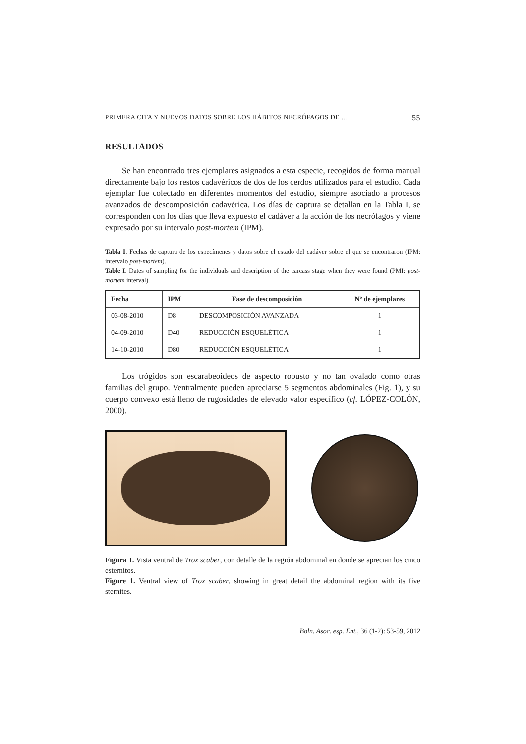PRIMERA CITA Y NUEVOS DATOS SOBRE LOS HÁBITOS NECRÓFAGOS DE ... 55
RESULTADOS
Se han encontrado tres ejemplares asignados a esta especie, recogidos de forma manual directamente bajo los restos cadavéricos de dos de los cerdos utilizados para el estudio. Cada ejemplar fue colectado en diferentes momentos del estudio, siempre asociado a procesos avanzados de descomposición cadavérica. Los días de captura se detallan en la Tabla I, se corresponden con los días que lleva expuesto el cadáver a la acción de los necrófagos y viene expresado por su intervalo post-mortem (IPM).
Tabla I. Fechas de captura de los especímenes y datos sobre el estado del cadáver sobre el que se encontraron (IPM: intervalo post-mortem).
Table I. Dates of sampling for the individuals and description of the carcass stage when they were found (PMI: post-mortem interval).
| Fecha | IPM | Fase de descomposición | Nº de ejemplares |
| --- | --- | --- | --- |
| 03-08-2010 | D8 | DESCOMPOSICIÓN AVANZADA | 1 |
| 04-09-2010 | D40 | REDUCCIÓN ESQUELÉTICA | 1 |
| 14-10-2010 | D80 | REDUCCIÓN ESQUELÉTICA | 1 |
Los trógidos son escarabeoideos de aspecto robusto y no tan ovalado como otras familias del grupo. Ventralmente pueden apreciarse 5 segmentos abdominales (Fig. 1), y su cuerpo convexo está lleno de rugosidades de elevado valor específico (cf. LÓPEZ-COLÓN, 2000).
Figura 1. Vista ventral de Trox scaber, con detalle de la región abdominal en donde se aprecian los cinco esternitos.
Figure 1. Ventral view of Trox scaber, showing in great detail the abdominal region with its five sternites.
Boln. Asoc. esp. Ent., 36 (1-2): 53-59, 2012